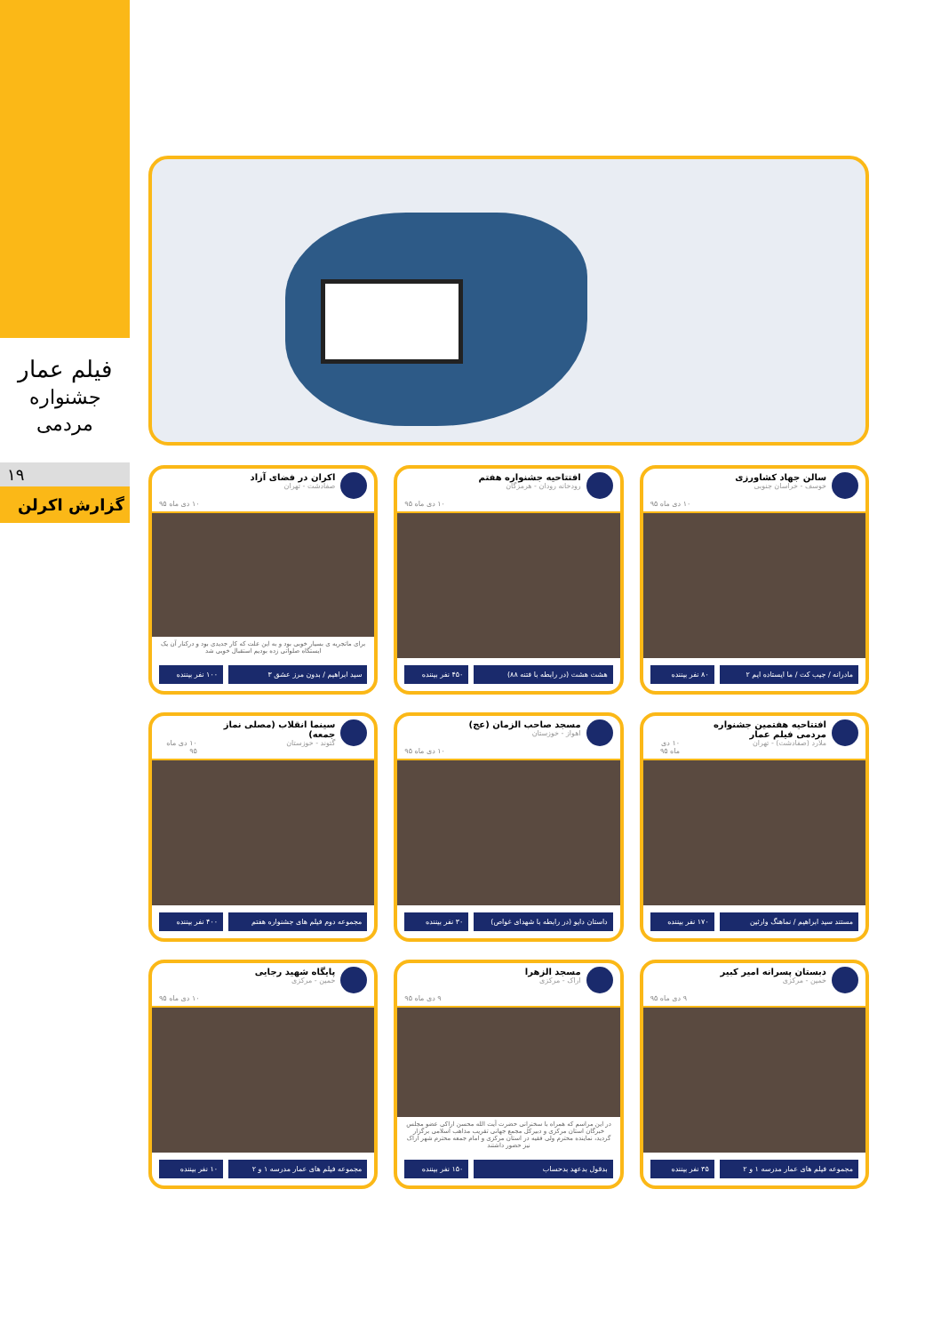فیلم عمار
جشنواره مردمی
۱۹
گزارش اکرلن
سالن جهاد کشاورزی
خوسف - خراسان جنوبی
۱۰ دی ماه ۹۵
مادرانه / جیب کت / ما ایستاده ایم ۲ ۸۰ نفر بیننده
افتتاحیه جشنواره هفتم
رودخانه رودان - هرمزگان
۱۰ دی ماه ۹۵
هشت هشت (در رابطه با فتنه ۸۸) ۴۵۰ نفر بیننده
اکران در فضای آزاد
صفادشت - تهران
۱۰ دی ماه ۹۵
برای ماتجربه ی بسیار خوبی بود و به این علت که کار جدیدی بود و درکنار آن یک ایستگاه صلواتی زده بودیم استقبال خوبی شد
سید ابراهیم / بدون مرز عشق ۳ ۱۰۰ نفر بیننده
افتتاحیه هفتمین جشنواره مردمی فیلم عمار
ملارد (صفادشت) - تهران
۱۰ دی ماه ۹۵
مستند سید ابراهیم / نماهنگ وارثین ۱۷۰ نفر بیننده
مسجد صاحب الزمان (عج)
اهواز - خوزستان
۱۰ دی ماه ۹۵
داستان دایو (در رابطه با شهدای غواص) ۳۰ نفر بیننده
سینما انقلاب (مصلی نماز جمعه)
گتوند - خوزستان
۱۰ دی ماه ۹۵
مجموعه دوم فیلم های جشنواره هفتم ۴۰۰ نفر بیننده
دبستان پسرانه امیر کبیر
خمین - مرکزی
۹ دی ماه ۹۵
مجموعه فیلم های عمار مدرسه ۱ و ۲ ۳۵ نفر بیننده
مسجد الزهرا
اراک - مرکزی
۹ دی ماه ۹۵
در این مراسم که همراه با سخنرانی حضرت آیت الله محسن اراکی عضو مجلس خبرگان استان مرکزی و دبیرکل مجمع جهانی تقریب مذاهب اسلامی برگزار گردید، نماینده محترم ولی فقیه در استان مرکزی و امام جمعه محترم شهر اراک نیز حضور داشتند
بدقول بدعهد بدحساب ۱۵۰ نفر بیننده
پایگاه شهید رجایی
خمین - مرکزی
۱۰ دی ماه ۹۵
مجموعه فیلم های عمار مدرسه ۱ و ۲ ۱۰ نفر بیننده